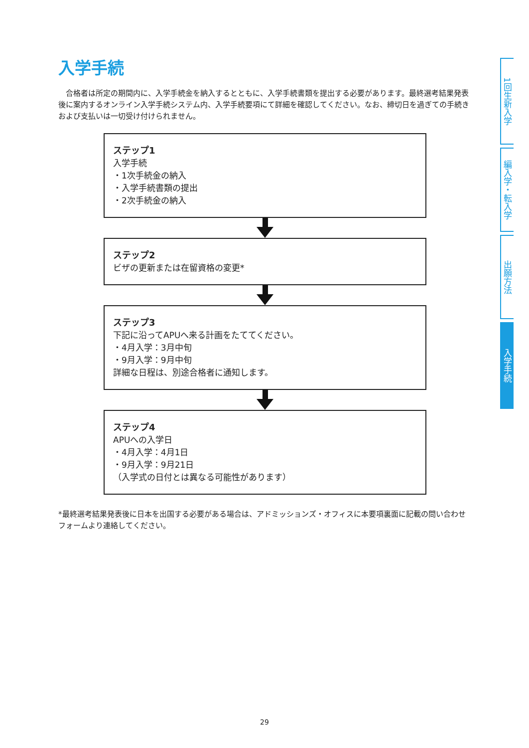入学手続
　合格者は所定の期間内に、入学手続金を納入するとともに、入学手続書類を提出する必要があります。最終選考結果発表後に案内するオンライン入学手続システム内、入学手続要項にて詳細を確認してください。なお、締切日を過ぎての手続きおよび支払いは一切受け付けられません。
ステップ1
入学手続
・1次手続金の納入
・入学手続書類の提出
・2次手続金の納入
ステップ2
ビザの更新または在留資格の変更*
ステップ3
下記に沿ってAPUへ来る計画をたててください。
・4月入学：3月中旬
・9月入学：9月中旬
詳細な日程は、別途合格者に通知します。
ステップ4
APUへの入学日
・4月入学：4月1日
・9月入学：9月21日
（入学式の日付とは異なる可能性があります）
*最終選考結果発表後に日本を出国する必要がある場合は、アドミッションズ・オフィスに本要項裏面に記載の問い合わせフォームより連絡してください。
1回生新入学
編入学・転入学
出願方法
入学手続
29